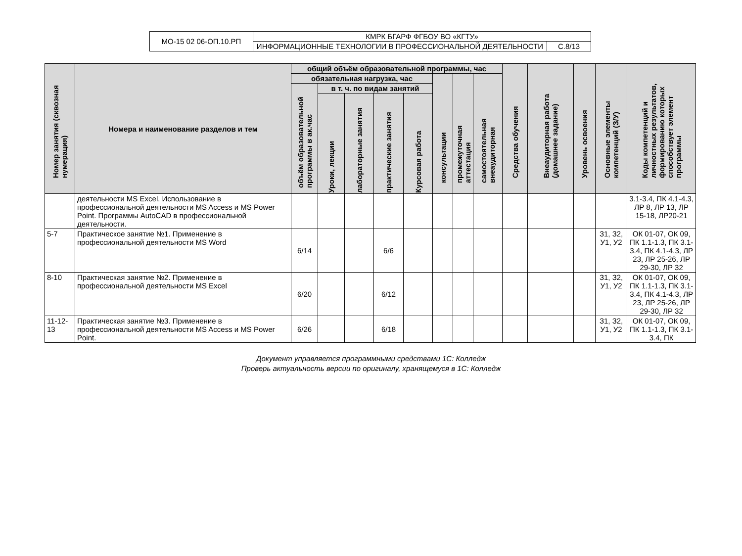| МО-15 02 06-ОП.10.РП | КМРК БГАРФ ФГБОУ ВО «КГТУ» | |
| | ИНФОРМАЦИОННЫЕ ТЕХНОЛОГИИ В ПРОФЕССИОНАЛЬНОЙ ДЕЯТЕЛЬНОСТИ | С.8/13 |
| Номер занятия (сквозная нумерация) | Номера и наименование разделов и тем | общий объём образовательной программы, час | | | | | | | | Средства обучения | Внеаудиторная работа (домашнее задание) | Уровень освоения | Основные элементы компетенций (З/У) | Коды компетенций и личностных результатов, формированию которых способствует элемент программы |
| --- | --- | --- | --- | --- | --- | --- | --- | --- | --- | --- | --- | --- | --- | --- |
| | | обязательная нагрузка, час | | | | | консультации | промежуточная аттестация | самостоятельная внеаудиторная | | | | | |
| | | объём образовательной программы в ак.час | в т. ч. по видам занятий | | | | | | | | | | | |
| | | | Уроки, лекции | лабораторные занятия | практические занятия | Курсовая работа | | | | | | | | |
| | деятельности MS Excel. Использование в профессиональной деятельности MS Access и MS Power Point. Программы AutoCAD в профессиональной деятельности. | | | | | | | | | | | | | 3.1-3.4, ПК 4.1-4.3, ЛР 8, ЛР 13, ЛР 15-18, ЛР20-21 |
| 5-7 | Практическое занятие №1. Применение в профессиональной деятельности MS Word | 6/14 | | | 6/6 | | | | | | | | З1, З2, У1, У2 | ОК 01-07, ОК 09, ПК 1.1-1.3, ПК 3.1-3.4, ПК 4.1-4.3, ЛР 23, ЛР 25-26, ЛР 29-30, ЛР 32 |
| 8-10 | Практическая занятие №2. Применение в профессиональной деятельности MS Excel | 6/20 | | | 6/12 | | | | | | | | З1, З2, У1, У2 | ОК 01-07, ОК 09, ПК 1.1-1.3, ПК 3.1-3.4, ПК 4.1-4.3, ЛР 23, ЛР 25-26, ЛР 29-30, ЛР 32 |
| 11-12-13 | Практическая занятие №3. Применение в профессиональной деятельности MS Access и MS Power Point. | 6/26 | | | 6/18 | | | | | | | | З1, З2, У1, У2 | ОК 01-07, ОК 09, ПК 1.1-1.3, ПК 3.1-3.4, ПК |
Документ управляется программными средствами 1С: Колледж
Проверь актуальность версии по оригиналу, хранящемуся в 1С: Колледж